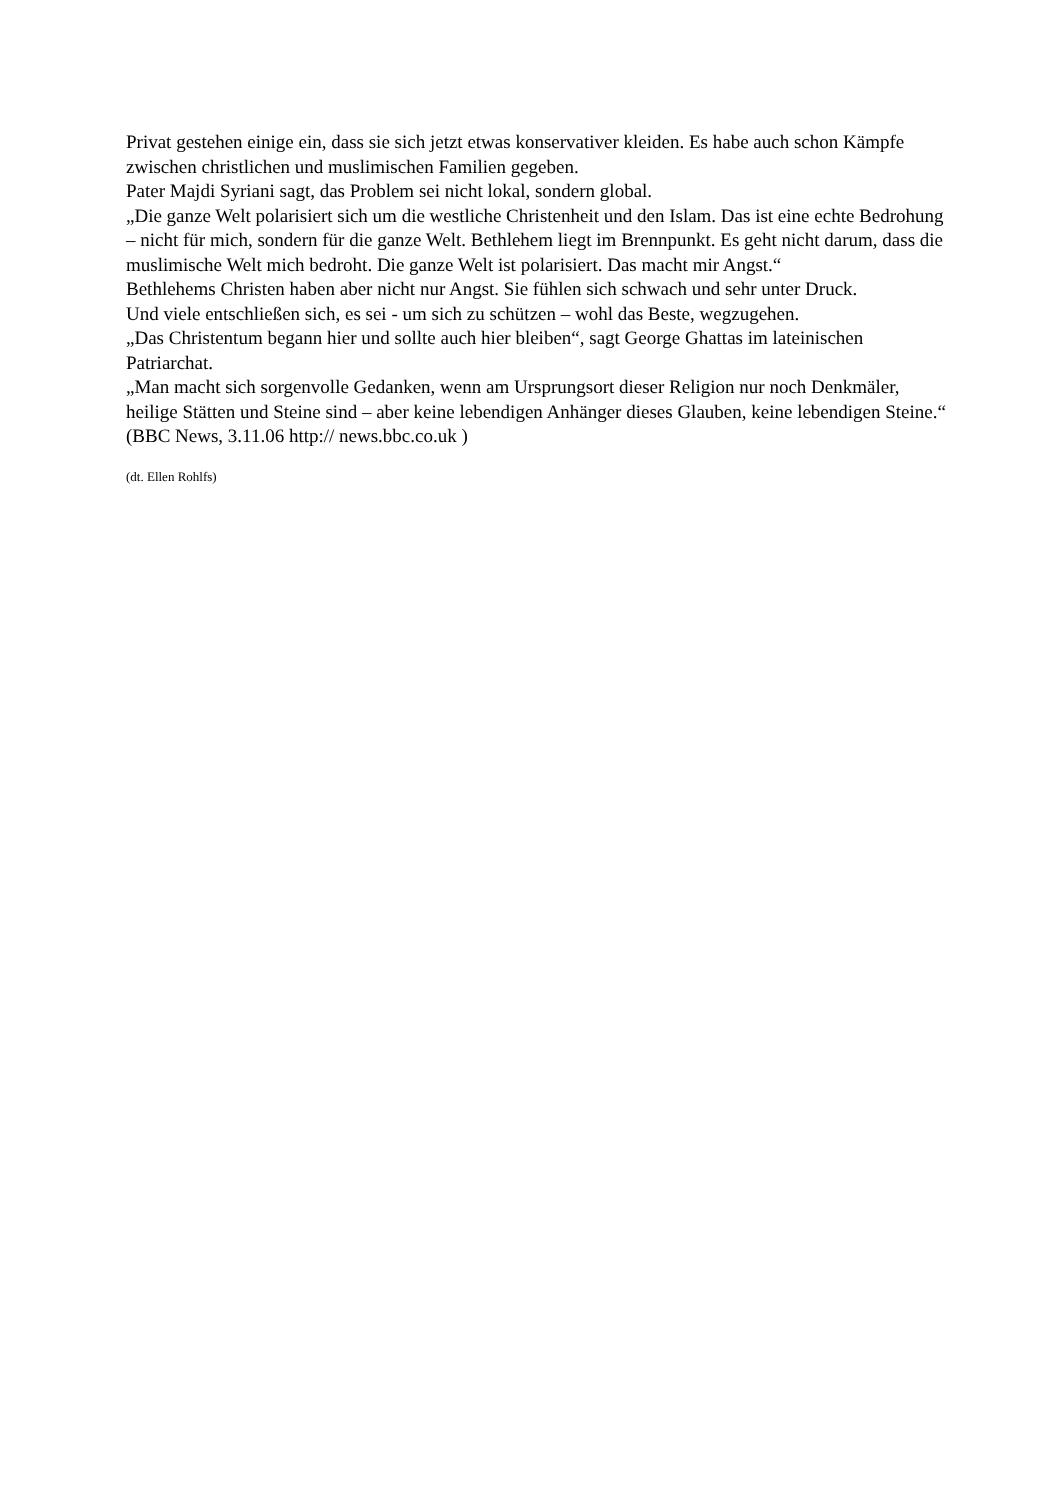Privat gestehen einige ein, dass sie sich jetzt etwas konservativer kleiden. Es habe auch schon Kämpfe zwischen christlichen und muslimischen Familien gegeben.
Pater Majdi Syriani sagt, das Problem sei nicht lokal, sondern global.
„Die ganze Welt polarisiert sich um die westliche Christenheit und den Islam. Das ist eine echte Bedrohung – nicht für mich, sondern für die ganze Welt. Bethlehem liegt im Brennpunkt. Es geht nicht darum, dass die muslimische Welt mich bedroht. Die ganze Welt ist polarisiert. Das macht mir Angst.“
Bethlehems Christen haben aber nicht nur Angst. Sie fühlen sich schwach und sehr unter Druck.
Und viele entschließen sich, es sei - um sich zu schützen – wohl das Beste, wegzugehen.
„Das Christentum begann hier und sollte auch hier bleiben“, sagt George Ghattas im lateinischen Patriarchat.
„Man macht sich sorgenvolle Gedanken, wenn am Ursprungsort dieser Religion nur noch Denkmäler, heilige Stätten und Steine sind – aber keine lebendigen Anhänger dieses Glauben, keine lebendigen Steine.“
(BBC News, 3.11.06 http:// news.bbc.co.uk )
(dt. Ellen Rohlfs)